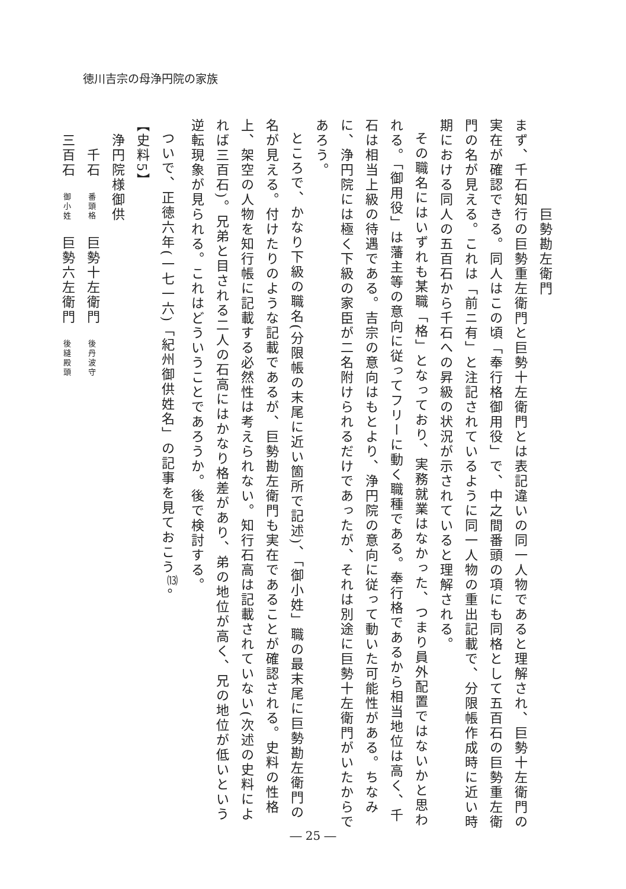徳川吉宗の母浄円院の家族
巨勢勘左衛門
まず、千石知行の巨勢重左衛門と巨勢十左衛門とは表記違いの同一人物であると理解され、巨勢十左衛門の実在が確認できる。同人はこの頃「奉行格御用役」で、中之間番頭の項にも同格として五百石の巨勢重左衛門の名が見える。これは「前ニ有」と注記されているように同一人物の重出記載で、分限帳作成時に近い時期における同人の五百石から千石への昇級の状況が示されていると理解される。
その職名にはいずれも某職「格」となっており、実務就業はなかった、つまり員外配置ではないかと思われる。「御用役」は藩主等の意向に従ってフリーに動く職種である。奉行格であるから相当地位は高く、千石は相当上級の待遇である。吉宗の意向はもとより、浄円院の意向に従って動いた可能性がある。ちなみに、浄円院には極く下級の家臣が二名附けられるだけであったが、それは別途に巨勢十左衛門がいたからであろう。
ところで、かなり下級の職名(分限帳の末尾に近い箇所で記述)、「御小姓」職の最末尾に巨勢勘左衛門の名が見える。付けたりのような記載であるが、巨勢勘左衛門も実在であることが確認される。史料の性格上、架空の人物を知行帳に記載する必然性は考えられない。知行石高は記載されていない(次述の史料によれば三百石)。兄弟と目される二人の石高にはかなり格差があり、弟の地位が高く、兄の地位が低いという逆転現象が見られる。これはどういうことであろうか。後で検討する。
ついで、正徳六年(一七一六)「紀州御供姓名」の記事を見ておこう<sup>⒀</sup>。
【史料5】
　浄円院様御供
　　千石　番頭格　巨勢十左衛門　後丹波守
　三百石　御小姓　巨勢六左衛門　後縫殿頭
― 25 ―